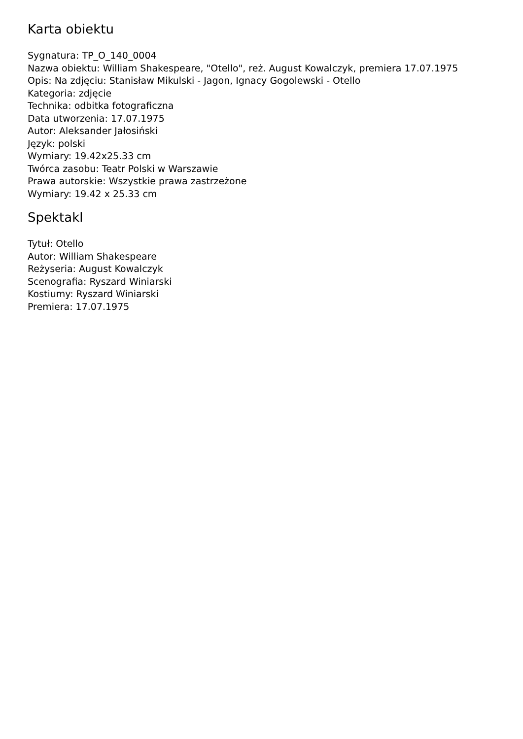Karta obiektu
Sygnatura: TP_O_140_0004
Nazwa obiektu: William Shakespeare, "Otello", reż. August Kowalczyk, premiera 17.07.1975
Opis: Na zdjęciu: Stanisław Mikulski - Jagon, Ignacy Gogolewski - Otello
Kategoria: zdjęcie
Technika: odbitka fotograficzna
Data utworzenia: 17.07.1975
Autor: Aleksander Jałosiński
Język: polski
Wymiary: 19.42x25.33 cm
Twórca zasobu: Teatr Polski w Warszawie
Prawa autorskie: Wszystkie prawa zastrzeżone
Wymiary: 19.42 x 25.33 cm
Spektakl
Tytuł: Otello
Autor: William Shakespeare
Reżyseria: August Kowalczyk
Scenografia: Ryszard Winiarski
Kostiumy: Ryszard Winiarski
Premiera: 17.07.1975